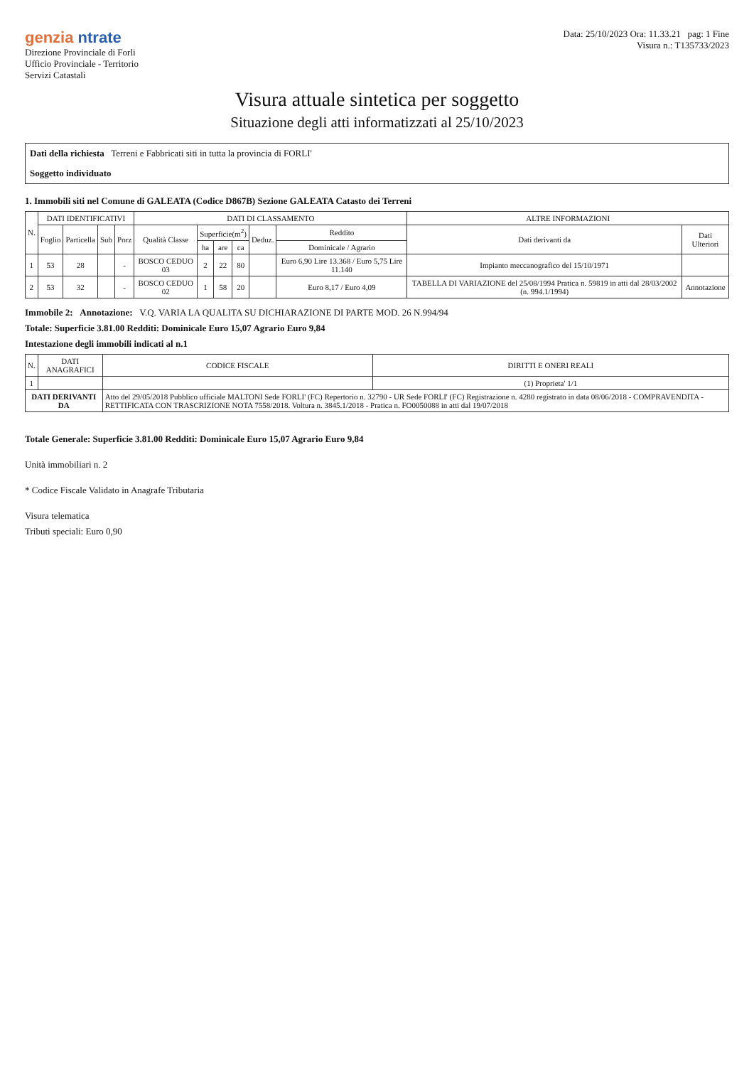genzia ntrate
Direzione Provinciale di Forli
Ufficio Provinciale - Territorio
Servizi Catastali
Data: 25/10/2023 Ora: 11.33.21 pag: 1 Fine
Visura n.: T135733/2023
Visura attuale sintetica per soggetto
Situazione degli atti informatizzati al 25/10/2023
Dati della richiesta Terreni e Fabbricati siti in tutta la provincia di FORLI'
Soggetto individuato
1. Immobili siti nel Comune di GALEATA (Codice D867B) Sezione GALEATA Catasto dei Terreni
| N. | DATI IDENTIFICATIVI | | | | DATI DI CLASSAMENTO | | | | | | ALTRE INFORMAZIONI | |
| --- | --- | --- | --- | --- | --- | --- | --- | --- | --- | --- | --- | --- |
| | Foglio | Particella | Sub | Porz | Qualità Classe | Superficie(m<sup>2</sup>) | | | Deduz. | Reddito | Dati derivanti da | Dati Ulteriori |
| | | | | | | ha | are | ca | | Dominicale / Agrario | | |
| 1 | 53 | 28 | | - | BOSCO CEDUO 03 | 2 | 22 | 80 | | Euro 6,90 Lire 13.368 / Euro 5,75 Lire 11.140 | Impianto meccanografico del 15/10/1971 | |
| 2 | 53 | 32 | | - | BOSCO CEDUO 02 | 1 | 58 | 20 | | Euro 8,17 / Euro 4,09 | TABELLA DI VARIAZIONE del 25/08/1994 Pratica n. 59819 in atti dal 28/03/2002 (n. 994.1/1994) | Annotazione |
Immobile 2: Annotazione: V.Q. VARIA LA QUALITA SU DICHIARAZIONE DI PARTE MOD. 26 N.994/94
Totale: Superficie 3.81.00 Redditi: Dominicale Euro 15,07 Agrario Euro 9,84
Intestazione degli immobili indicati al n.1
| N. | DATI ANAGRAFICI | CODICE FISCALE | DIRITTI E ONERI REALI |
| --- | --- | --- | --- |
| 1 | | | (1) Proprieta' 1/1 |
| DATI DERIVANTI DA | | Atto del 29/05/2018 Pubblico ufficiale MALTONI Sede FORLI' (FC) Repertorio n. 32790 - UR Sede FORLI' (FC) Registrazione n. 4280 registrato in data 08/06/2018 - COMPRAVENDITA - RETTIFICATA CON TRASCRIZIONE NOTA 7558/2018. Voltura n. 3845.1/2018 - Pratica n. FO0050088 in atti dal 19/07/2018 | |
Totale Generale: Superficie 3.81.00 Redditi: Dominicale Euro 15,07 Agrario Euro 9,84
Unità immobiliari n. 2
* Codice Fiscale Validato in Anagrafe Tributaria
Visura telematica
Tributi speciali: Euro 0,90